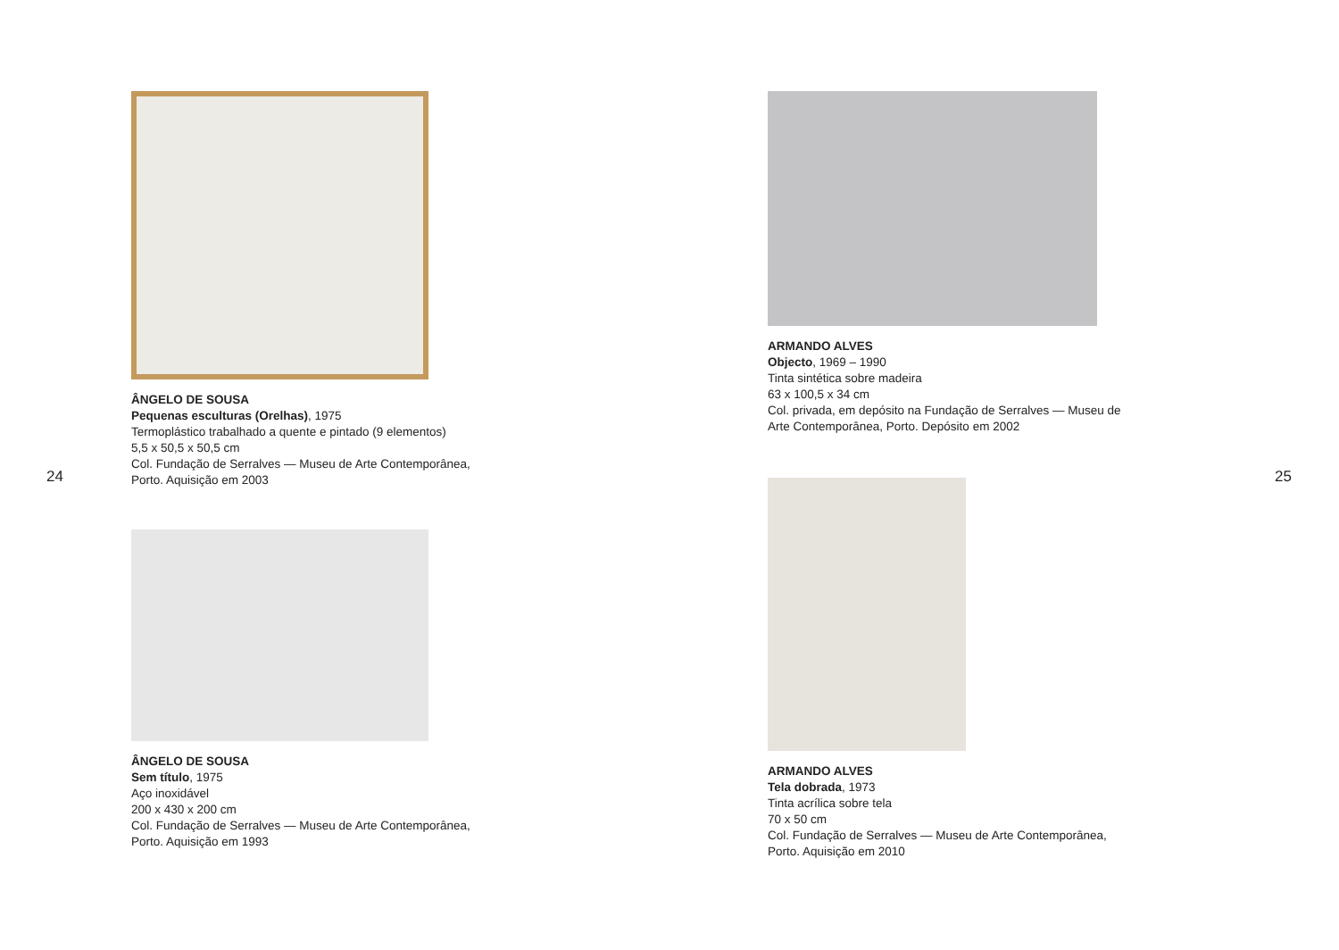ÂNGELO DE SOUSA
Pequenas esculturas (Orelhas), 1975
Termoplástico trabalhado a quente e pintado (9 elementos)
5,5 x 50,5 x 50,5 cm
Col. Fundação de Serralves — Museu de Arte Contemporânea,
Porto. Aquisição em 2003
ÂNGELO DE SOUSA
Sem título, 1975
Aço inoxidável
200 x 430 x 200 cm
Col. Fundação de Serralves — Museu de Arte Contemporânea,
Porto. Aquisição em 1993
24
ARMANDO ALVES
Objecto, 1969 – 1990
Tinta sintética sobre madeira
63 x 100,5 x 34 cm
Col. privada, em depósito na Fundação de Serralves — Museu de
Arte Contemporânea, Porto. Depósito em 2002
ARMANDO ALVES
Tela dobrada, 1973
Tinta acrílica sobre tela
70 x 50 cm
Col. Fundação de Serralves — Museu de Arte Contemporânea,
Porto. Aquisição em 2010
25